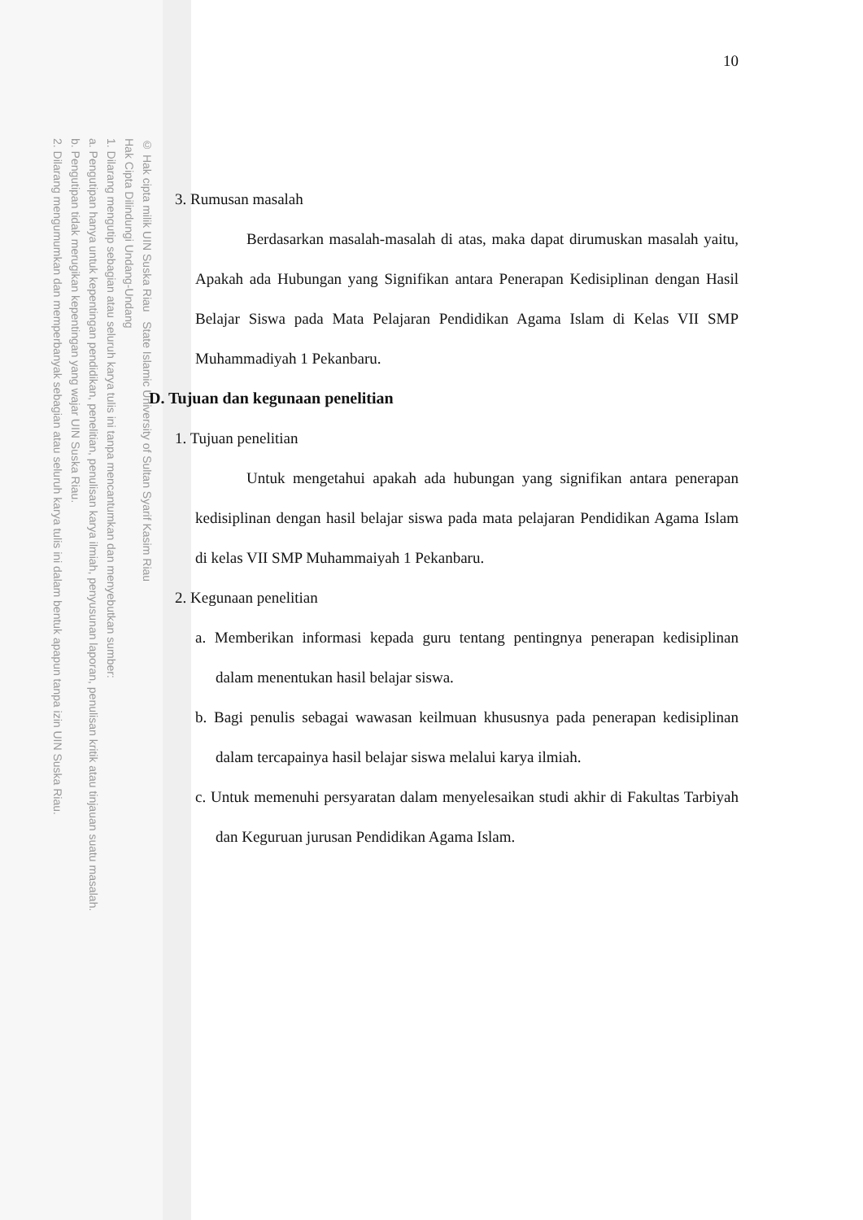© Hak cipta milik UIN Suska Riau State Islamic University of Sultan Syarif Kasim Riau
Hak Cipta Dilindungi Undang-Undang
1. Dilarang mengutip sebagian atau seluruh karya tulis ini tanpa mencantumkan dan menyebutkan sumber:
a. Pengutipan hanya untuk kepentingan pendidikan, penelitian, penulisan karya ilmiah, penyusunan laporan, penulisan kritik atau tinjauan suatu masalah.
b. Pengutipan tidak merugikan kepentingan yang wajar UIN Suska Riau.
2. Dilarang mengumumkan dan memperbanyak sebagian atau seluruh karya tulis ini dalam bentuk apapun tanpa izin UIN Suska Riau.
10
3. Rumusan masalah
Berdasarkan masalah-masalah di atas, maka dapat dirumuskan masalah yaitu, Apakah ada Hubungan yang Signifikan antara Penerapan Kedisiplinan dengan Hasil Belajar Siswa pada Mata Pelajaran Pendidikan Agama Islam di Kelas VII SMP Muhammadiyah 1 Pekanbaru.
D. Tujuan dan kegunaan penelitian
1. Tujuan penelitian
Untuk mengetahui apakah ada hubungan yang signifikan antara penerapan kedisiplinan dengan hasil belajar siswa pada mata pelajaran Pendidikan Agama Islam di kelas VII SMP Muhammaiyah 1 Pekanbaru.
2. Kegunaan penelitian
a. Memberikan informasi kepada guru tentang pentingnya penerapan kedisiplinan dalam menentukan hasil belajar siswa.
b. Bagi penulis sebagai wawasan keilmuan khususnya pada penerapan kedisiplinan dalam tercapainya hasil belajar siswa melalui karya ilmiah.
c. Untuk memenuhi persyaratan dalam menyelesaikan studi akhir di Fakultas Tarbiyah dan Keguruan jurusan Pendidikan Agama Islam.